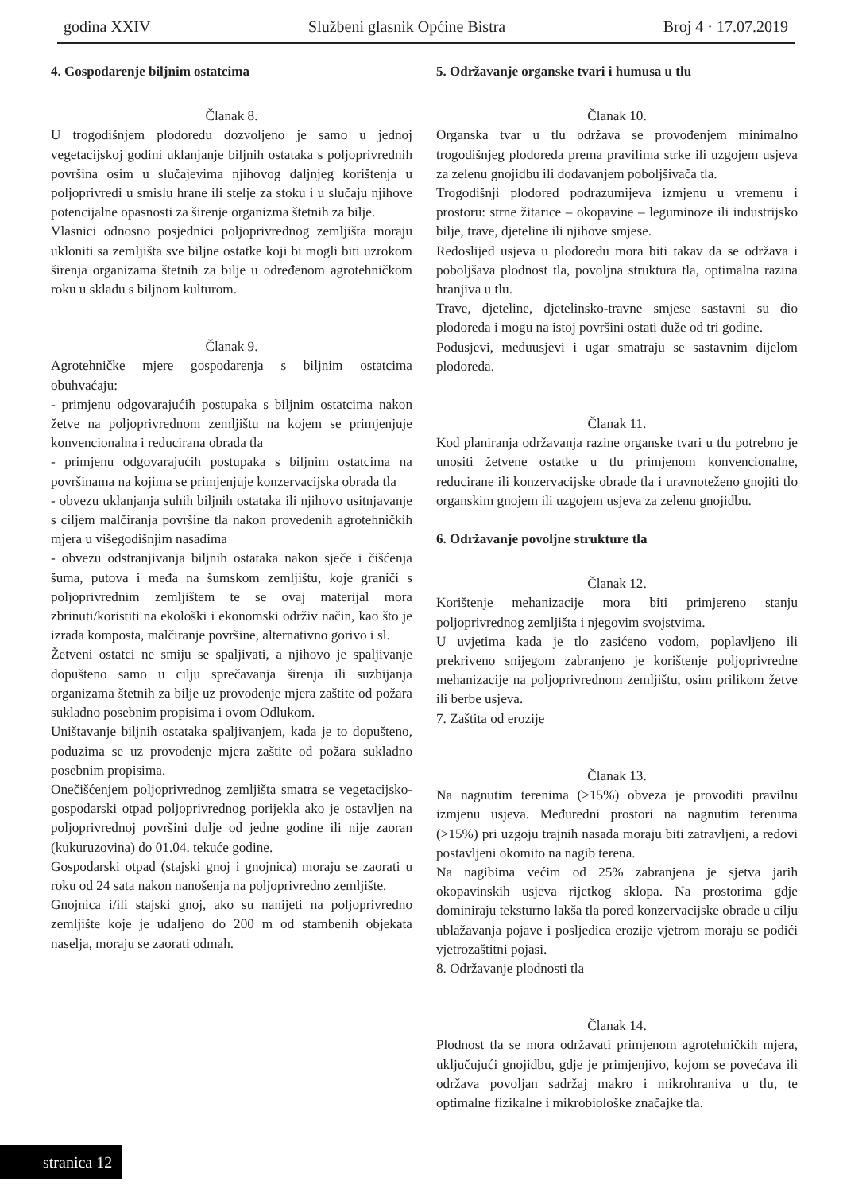godina XXIV Službeni glasnik Općine Bistra Broj 4 · 17.07.2019
4. Gospodarenje biljnim ostatcima
Članak 8.
U trogodišnjem plodoredu dozvoljeno je samo u jednoj vegetacijskoj godini uklanjanje biljnih ostataka s poljoprivrednih površina osim u slučajevima njihovog daljnjeg korištenja u poljoprivredi u smislu hrane ili stelje za stoku i u slučaju njihove potencijalne opasnosti za širenje organizma štetnih za bilje.
Vlasnici odnosno posjednici poljoprivrednog zemljišta moraju ukloniti sa zemljišta sve biljne ostatke koji bi mogli biti uzrokom širenja organizama štetnih za bilje u određenom agrotehničkom roku u skladu s biljnom kulturom.
Članak 9.
Agrotehničke mjere gospodarenja s biljnim ostatcima obuhvaćaju:
- primjenu odgovarajućih postupaka s biljnim ostatcima nakon žetve na poljoprivrednom zemljištu na kojem se primjenjuje konvencionalna i reducirana obrada tla
- primjenu odgovarajućih postupaka s biljnim ostatcima na površinama na kojima se primjenjuje konzervacijska obrada tla
- obvezu uklanjanja suhih biljnih ostataka ili njihovo usitnjavanje s ciljem malčiranja površine tla nakon provedenih agrotehničkih mjera u višegodišnjim nasadima
- obvezu odstranjivanja biljnih ostataka nakon sječe i čišćenja šuma, putova i međa na šumskom zemljištu, koje graniči s poljoprivrednim zemljištem te se ovaj materijal mora zbrinuti/koristiti na ekološki i ekonomski održiv način, kao što je izrada komposta, malčiranje površine, alternativno gorivo i sl.
Žetveni ostatci ne smiju se spaljivati, a njihovo je spaljivanje dopušteno samo u cilju sprečavanja širenja ili suzbijanja organizama štetnih za bilje uz provođenje mjera zaštite od požara sukladno posebnim propisima i ovom Odlukom.
Uništavanje biljnih ostataka spaljivanjem, kada je to dopušteno, poduzima se uz provođenje mjera zaštite od požara sukladno posebnim propisima.
Onečišćenjem poljoprivrednog zemljišta smatra se vegetacijsko-gospodarski otpad poljoprivrednog porijekla ako je ostavljen na poljoprivrednoj površini dulje od jedne godine ili nije zaoran (kukuruzovina) do 01.04. tekuće godine.
Gospodarski otpad (stajski gnoj i gnojnica) moraju se zaorati u roku od 24 sata nakon nanošenja na poljoprivredno zemljište.
Gnojnica i/ili stajski gnoj, ako su nanijeti na poljoprivredno zemljište koje je udaljeno do 200 m od stambenih objekata naselja, moraju se zaorati odmah.
5. Održavanje organske tvari i humusa u tlu
Članak 10.
Organska tvar u tlu održava se provođenjem minimalno trogodišnjeg plodoreda prema pravilima strke ili uzgojem usjeva za zelenu gnojidbu ili dodavanjem poboljšivača tla.
Trogodišnji plodored podrazumijeva izmjenu u vremenu i prostoru: strne žitarice – okopavine – leguminoze ili industrijsko bilje, trave, djeteline ili njihove smjese.
Redoslijed usjeva u plodoredu mora biti takav da se održava i poboljšava plodnost tla, povoljna struktura tla, optimalna razina hranjiva u tlu.
Trave, djeteline, djetelinsko-travne smjese sastavni su dio plodoreda i mogu na istoj površini ostati duže od tri godine.
Podusjevi, međuusjevi i ugar smatraju se sastavnim dijelom plodoreda.
Članak 11.
Kod planiranja održavanja razine organske tvari u tlu potrebno je unositi žetvene ostatke u tlu primjenom konvencionalne, reducirane ili konzervacijske obrade tla i uravnoteženo gnojiti tlo organskim gnojem ili uzgojem usjeva za zelenu gnojidbu.
6. Održavanje povoljne strukture tla
Članak 12.
Korištenje mehanizacije mora biti primjereno stanju poljoprivrednog zemljišta i njegovim svojstvima.
U uvjetima kada je tlo zasićeno vodom, poplavljeno ili prekriveno snijegom zabranjeno je korištenje poljoprivredne mehanizacije na poljoprivrednom zemljištu, osim prilikom žetve ili berbe usjeva.
7. Zaštita od erozije
Članak 13.
Na nagnutim terenima (>15%) obveza je provoditi pravilnu izmjenu usjeva. Međuredni prostori na nagnutim terenima (>15%) pri uzgoju trajnih nasada moraju biti zatravljeni, a redovi postavljeni okomito na nagib terena.
Na nagibima većim od 25% zabranjena je sjetva jarih okopavinskih usjeva rijetkog sklopa. Na prostorima gdje dominiraju teksturno lakša tla pored konzervacijske obrade u cilju ublažavanja pojave i posljedica erozije vjetrom moraju se podići vjetrozaštitni pojasi.
8. Održavanje plodnosti tla
Članak 14.
Plodnost tla se mora održavati primjenom agrotehničkih mjera, uključujući gnojidbu, gdje je primjenjivo, kojom se povećava ili održava povoljan sadržaj makro i mikrohraniva u tlu, te optimalne fizikalne i mikrobiološke značajke tla.
stranica 12